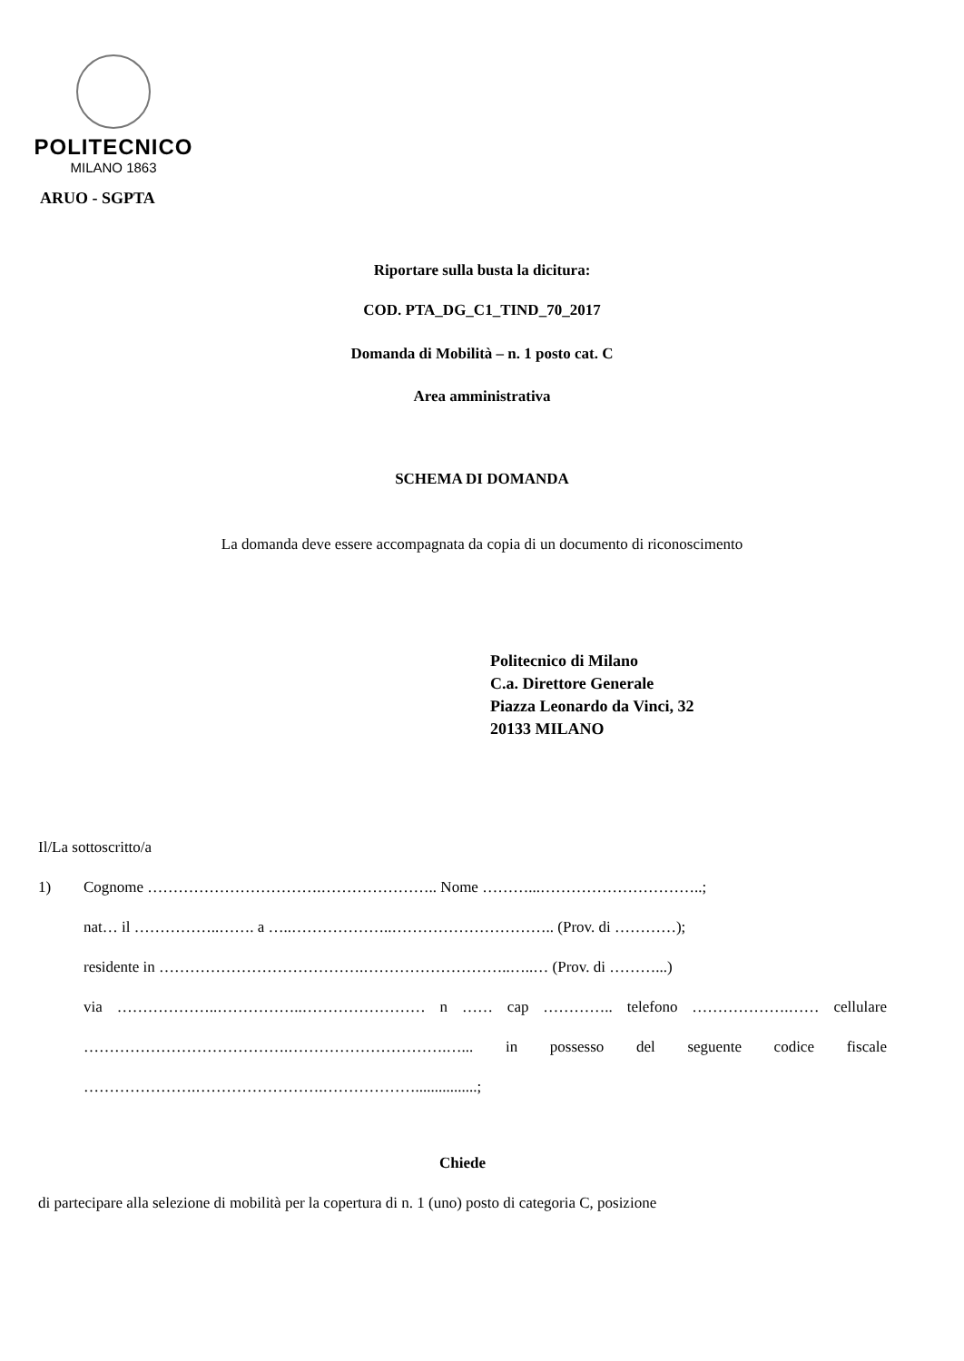POLITECNICO
MILANO 1863
ARUO - SGPTA
Riportare sulla busta la dicitura:
COD. PTA_DG_C1_TIND_70_2017
Domanda di Mobilità – n. 1 posto cat. C
Area amministrativa
SCHEMA DI DOMANDA
La domanda deve essere accompagnata da copia di un documento di riconoscimento
Politecnico di Milano
C.a. Direttore Generale
Piazza Leonardo da Vinci, 32
20133 MILANO
Il/La sottoscritto/a
1) Cognome …………………………….………………….. Nome ………...…………………………..;
nat… il ……………..……. a …..………………..………………………….. (Prov. di …………);
residente in ………………………………….………………………..…..… (Prov. di ………...)
via ………………..……………..…………………… n …… cap ………….. telefono ……………….…… cellulare ………………………………….………………………….…... in possesso del seguente codice fiscale ………………….…………………….………………................;
Chiede
di partecipare alla selezione di mobilità per la copertura di n. 1 (uno) posto di categoria C, posizione